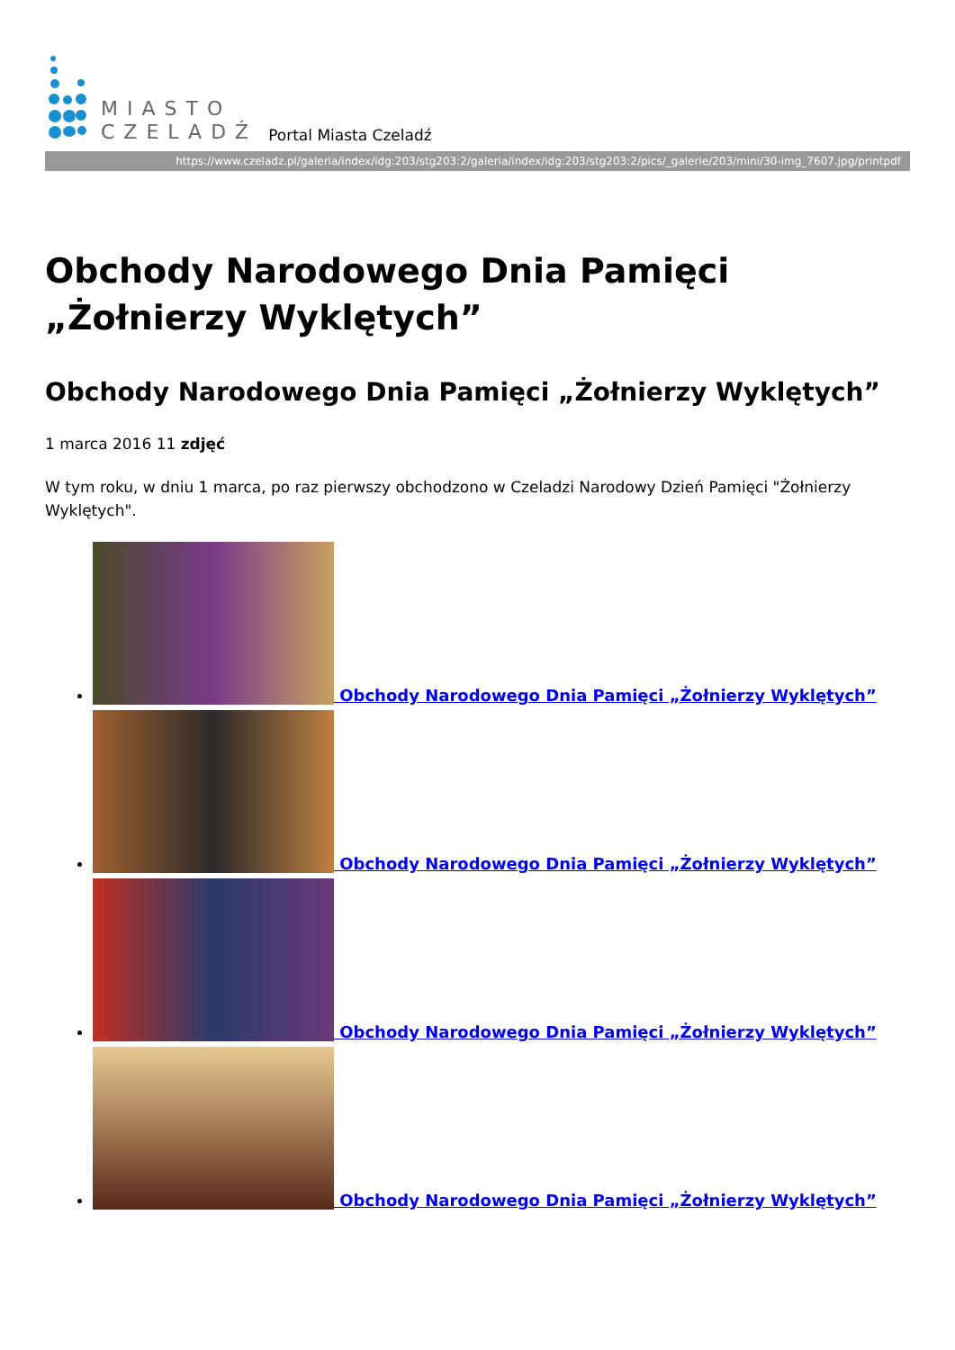MIASTO
CZELADŹ
Portal Miasta Czeladź
https://www.czeladz.pl/galeria/index/idg:203/stg203:2/galeria/index/idg:203/stg203:2/pics/_galerie/203/mini/30-img_7607.jpg/printpdf
Obchody Narodowego Dnia Pamięci „Żołnierzy Wyklętych”
Obchody Narodowego Dnia Pamięci „Żołnierzy Wyklętych”
1 marca 2016 11 zdjęć
W tym roku, w dniu 1 marca, po raz pierwszy obchodzono w Czeladzi Narodowy Dzień Pamięci "Żołnierzy Wyklętych".
Obchody Narodowego Dnia Pamięci „Żołnierzy Wyklętych”
Obchody Narodowego Dnia Pamięci „Żołnierzy Wyklętych”
Obchody Narodowego Dnia Pamięci „Żołnierzy Wyklętych”
Obchody Narodowego Dnia Pamięci „Żołnierzy Wyklętych”